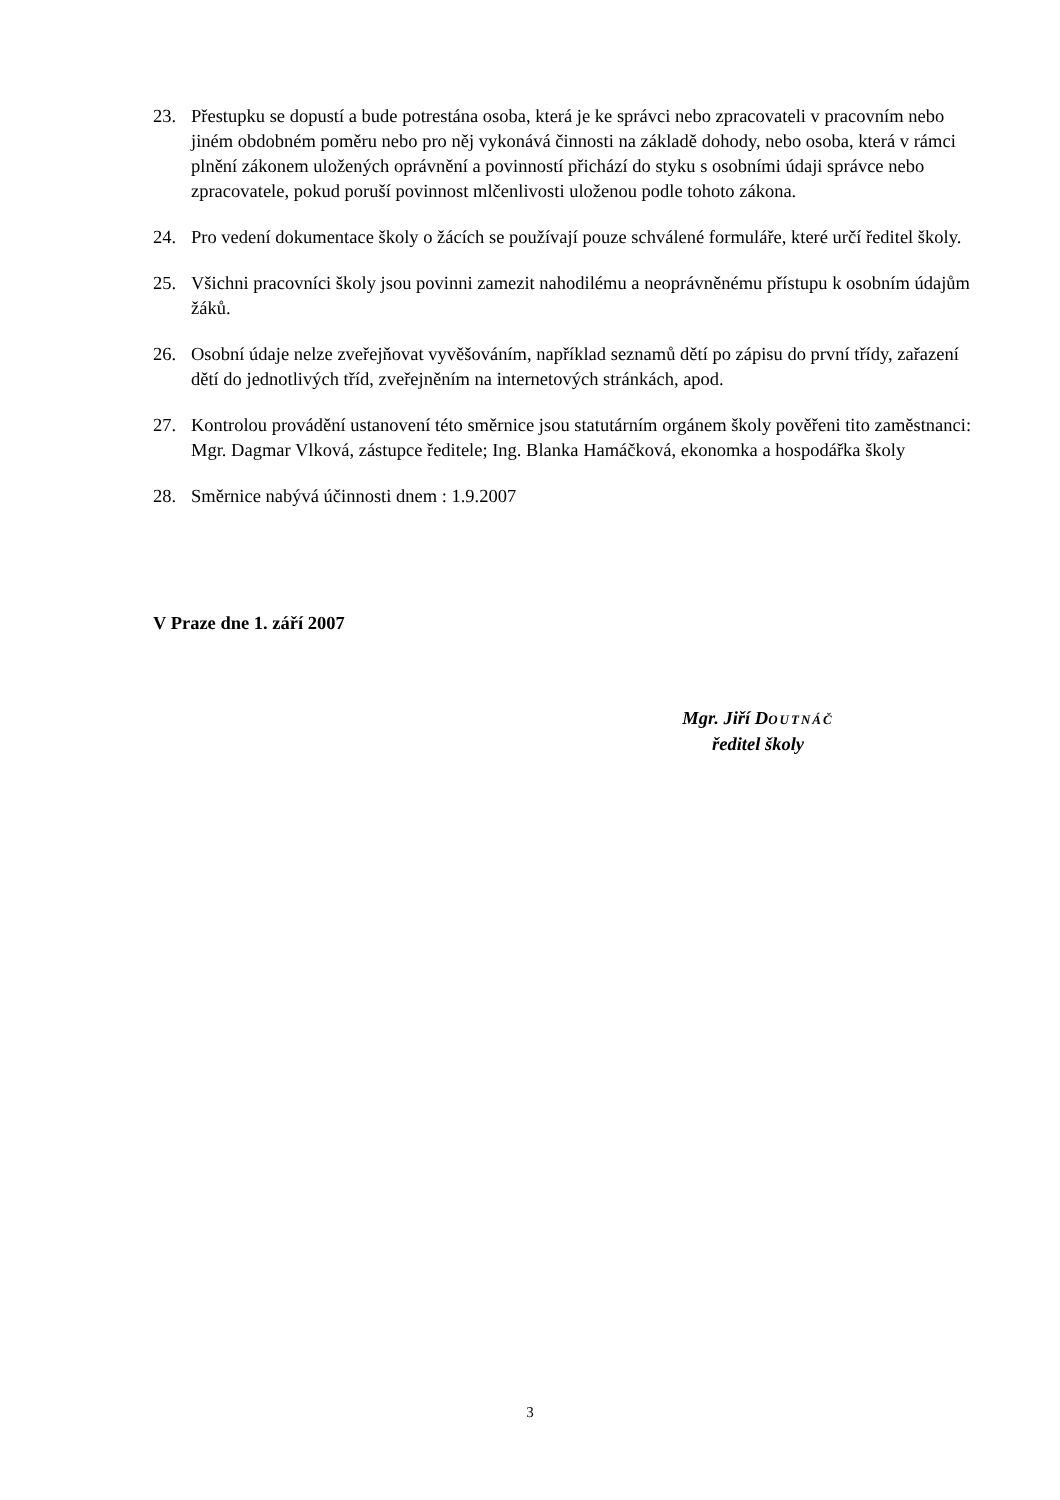23. Přestupku se dopustí a bude potrestána osoba, která je ke správci nebo zpracovateli v pracovním nebo jiném obdobném poměru nebo pro něj vykonává činnosti na základě dohody, nebo osoba, která v rámci plnění zákonem uložených oprávnění a povinností přichází do styku s osobními údaji správce nebo zpracovatele, pokud poruší povinnost mlčenlivosti uloženou podle tohoto zákona.
24. Pro vedení dokumentace školy o žácích se používají pouze schválené formuláře, které určí ředitel školy.
25. Všichni pracovníci školy jsou povinni zamezit nahodilému a neoprávněnému přístupu k osobním údajům žáků.
26. Osobní údaje nelze zveřejňovat vyvěšováním, například seznamů dětí po zápisu do první třídy, zařazení dětí do jednotlivých tříd, zveřejněním na internetových stránkách, apod.
27. Kontrolou provádění ustanovení této směrnice jsou statutárním orgánem školy pověřeni tito zaměstnanci: Mgr. Dagmar Vlková, zástupce ředitele; Ing. Blanka Hamáčková, ekonomka a hospodářka školy
28. Směrnice nabývá účinnosti dnem : 1.9.2007
V Praze dne 1. září 2007
Mgr. Jiří DOUTNÁČ
ředitel školy
3